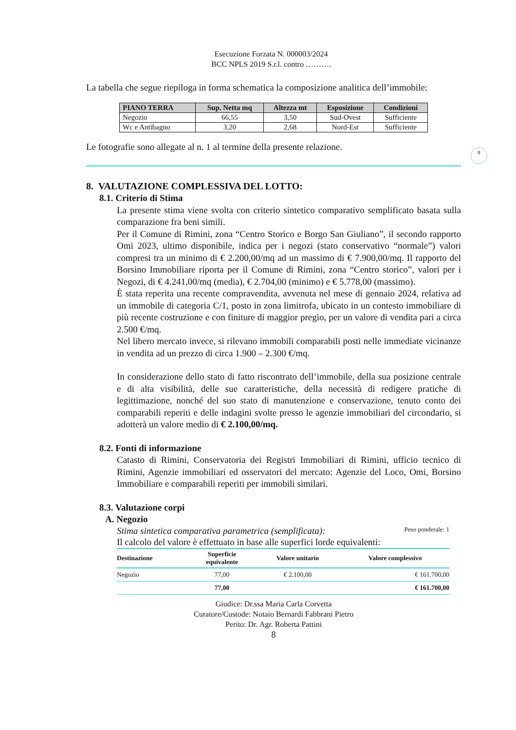8
Esecuzione Forzata N. 000003/2024
BCC NPLS 2019 S.r.l. contro ……….
La tabella che segue riepiloga in forma schematica la composizione analitica dell’immobile:
| PIANO TERRA | Sup. Netta mq | Altezza mt | Esposizione | Condizioni |
| --- | --- | --- | --- | --- |
| Negozio | 66,55 | 3,50 | Sud-Ovest | Sufficiente |
| Wc e Antibagno | 3,20 | 2,68 | Nord-Est | Sufficiente |
Le fotografie sono allegate al n. 1 al termine della presente relazione.
8. VALUTAZIONE COMPLESSIVA DEL LOTTO:
8.1. Criterio di Stima
La presente stima viene svolta con criterio sintetico comparativo semplificato basata sulla comparazione fra beni simili.
Per il Comune di Rimini, zona “Centro Storico e Borgo San Giuliano”, il secondo rapporto Omi 2023, ultimo disponibile, indica per i negozi (stato conservativo “normale”) valori compresi tra un minimo di € 2.200,00/mq ad un massimo di € 7.900,00/mq. Il rapporto del Borsino Immobiliare riporta per il Comune di Rimini, zona “Centro storico”, valori per i Negozi, di € 4.241,00/mq (media), € 2.704,00 (minimo) e € 5.778,00 (massimo).
È stata reperita una recente compravendita, avvenuta nel mese di gennaio 2024, relativa ad un immobile di categoria C/1, posto in zona limitrofa, ubicato in un contesto immobiliare di più recente costruzione e con finiture di maggior pregio, per un valore di vendita pari a circa 2.500 €/mq.
Nel libero mercato invece, si rilevano immobili comparabili posti nelle immediate vicinanze in vendita ad un prezzo di circa 1.900 – 2.300 €/mq.
In considerazione dello stato di fatto riscontrato dell’immobile, della sua posizione centrale e di alta visibilità, delle sue caratteristiche, della necessità di redigere pratiche di legittimazione, nonché del suo stato di manutenzione e conservazione, tenuto conto dei comparabili reperiti e delle indagini svolte presso le agenzie immobiliari del circondario, si adotterà un valore medio di € 2.100,00/mq.
8.2. Fonti di informazione
Catasto di Rimini, Conservatoria dei Registri Immobiliari di Rimini, ufficio tecnico di Rimini, Agenzie immobiliari ed osservatori del mercato: Agenzie del Loco, Omi, Borsino Immobiliare e comparabili reperiti per immobili similari.
8.3. Valutazione corpi
A. Negozio
Stima sintetica comparativa parametrica (semplificata): Peso ponderale: 1
Il calcolo del valore è effettuato in base alle superfici lorde equivalenti:
| Destinazione | Superficie equivalente | Valore unitario | Valore complessivo |
| --- | --- | --- | --- |
| Negozio | 77,00 | € 2.100,00 | € 161.700,00 |
| | 77,00 | | € 161.700,00 |
Giudice: Dr.ssa Maria Carla Corvetta
Curatore/Custode: Notaio Bernardi Fabbrani Pietro
Perito: Dr. Agr. Roberta Pattini
8